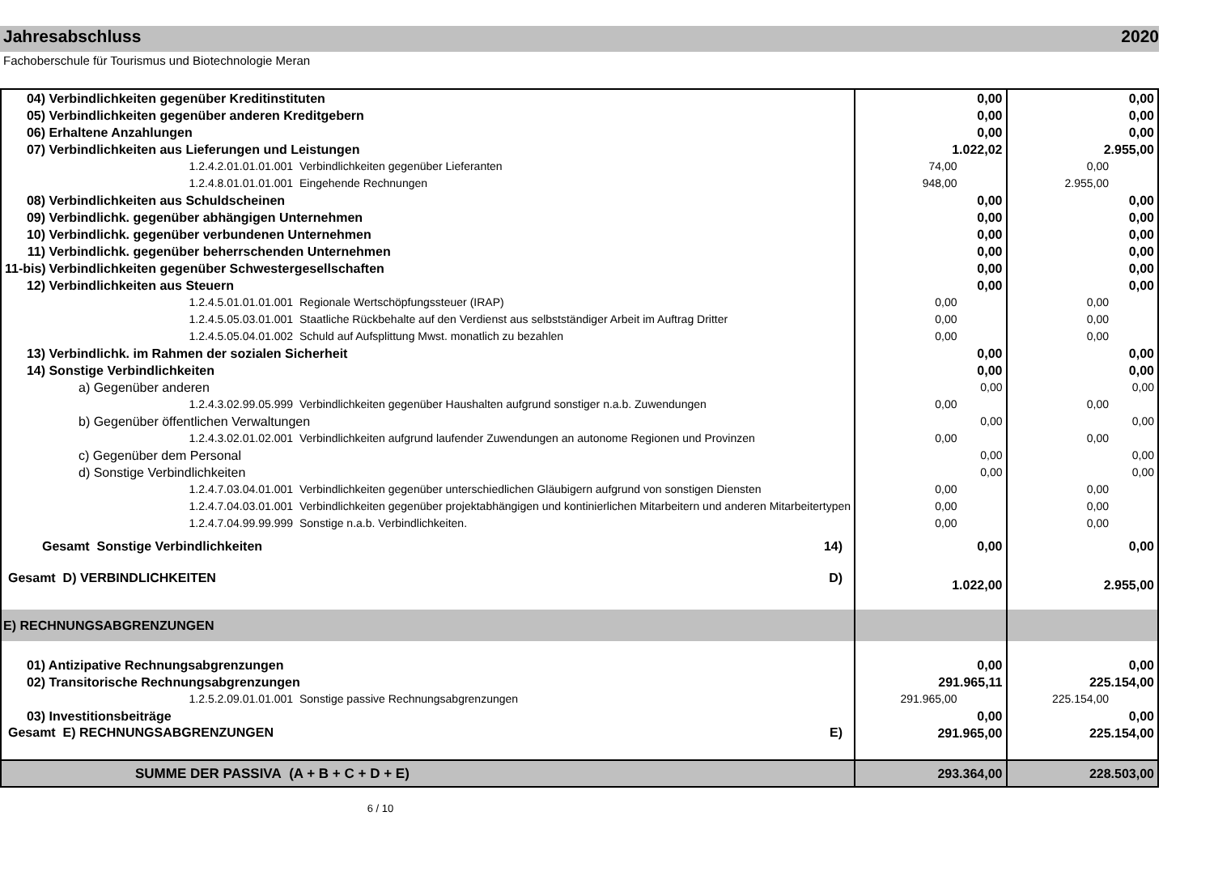Jahresabschluss 2020
Fachoberschule für Tourismus und Biotechnologie Meran
| 04) Verbindlichkeiten gegenüber Kreditinstituten | 0,00 | 0,00 |
| 05) Verbindlichkeiten gegenüber anderen Kreditgebern | 0,00 | 0,00 |
| 06) Erhaltene Anzahlungen | 0,00 | 0,00 |
| 07) Verbindlichkeiten aus Lieferungen und Leistungen | 1.022,02 | 2.955,00 |
| 1.2.4.2.01.01.01.001 Verbindlichkeiten gegenüber Lieferanten | 74,00 | 0,00 |
| 1.2.4.8.01.01.01.001 Eingehende Rechnungen | 948,00 | 2.955,00 |
| 08) Verbindlichkeiten aus Schuldscheinen | 0,00 | 0,00 |
| 09) Verbindlichk. gegenüber abhängigen Unternehmen | 0,00 | 0,00 |
| 10) Verbindlichk. gegenüber verbundenen Unternehmen | 0,00 | 0,00 |
| 11) Verbindlichk. gegenüber beherrschenden Unternehmen | 0,00 | 0,00 |
| 11-bis) Verbindlichkeiten gegenüber Schwestergesellschaften | 0,00 | 0,00 |
| 12) Verbindlichkeiten aus Steuern | 0,00 | 0,00 |
| 1.2.4.5.01.01.01.001 Regionale Wertschöpfungssteuer (IRAP) | 0,00 | 0,00 |
| 1.2.4.5.05.03.01.001 Staatliche Rückbehalte auf den Verdienst aus selbstständiger Arbeit im Auftrag Dritter | 0,00 | 0,00 |
| 1.2.4.5.05.04.01.002 Schuld auf Aufsplittung Mwst. monatlich zu bezahlen | 0,00 | 0,00 |
| 13) Verbindlichk. im Rahmen der sozialen Sicherheit | 0,00 | 0,00 |
| 14) Sonstige Verbindlichkeiten | 0,00 | 0,00 |
| a) Gegenüber anderen | 0,00 | 0,00 |
| 1.2.4.3.02.99.05.999 Verbindlichkeiten gegenüber Haushalten aufgrund sonstiger n.a.b. Zuwendungen | 0,00 | 0,00 |
| b) Gegenüber öffentlichen Verwaltungen | 0,00 | 0,00 |
| 1.2.4.3.02.01.02.001 Verbindlichkeiten aufgrund laufender Zuwendungen an autonome Regionen und Provinzen | 0,00 | 0,00 |
| c) Gegenüber dem Personal | 0,00 | 0,00 |
| d) Sonstige Verbindlichkeiten | 0,00 | 0,00 |
| 1.2.4.7.03.04.01.001 Verbindlichkeiten gegenüber unterschiedlichen Gläubigern aufgrund von sonstigen Diensten | 0,00 | 0,00 |
| 1.2.4.7.04.03.01.001 Verbindlichkeiten gegenüber projektabhängigen und kontinierlichen Mitarbeitern und anderen Mitarbeitertypen | 0,00 | 0,00 |
| 1.2.4.7.04.99.99.999 Sonstige n.a.b. Verbindlichkeiten. | 0,00 | 0,00 |
| Gesamt Sonstige Verbindlichkeiten 14) | 0,00 | 0,00 |
| Gesamt D) VERBINDLICHKEITEN D) | 1.022,00 | 2.955,00 |
| E) RECHNUNGSABGRENZUNGEN | | |
| 01) Antizipative Rechnungsabgrenzungen | 0,00 | 0,00 |
| 02) Transitorische Rechnungsabgrenzungen | 291.965,11 | 225.154,00 |
| 1.2.5.2.09.01.01.001 Sonstige passive Rechnungsabgrenzungen | 291.965,00 | 225.154,00 |
| 03) Investitionsbeiträge | 0,00 | 0,00 |
| Gesamt E) RECHNUNGSABGRENZUNGEN E) | 291.965,00 | 225.154,00 |
| SUMME DER PASSIVA (A + B + C + D + E) | 293.364,00 | 228.503,00 |
6 / 10